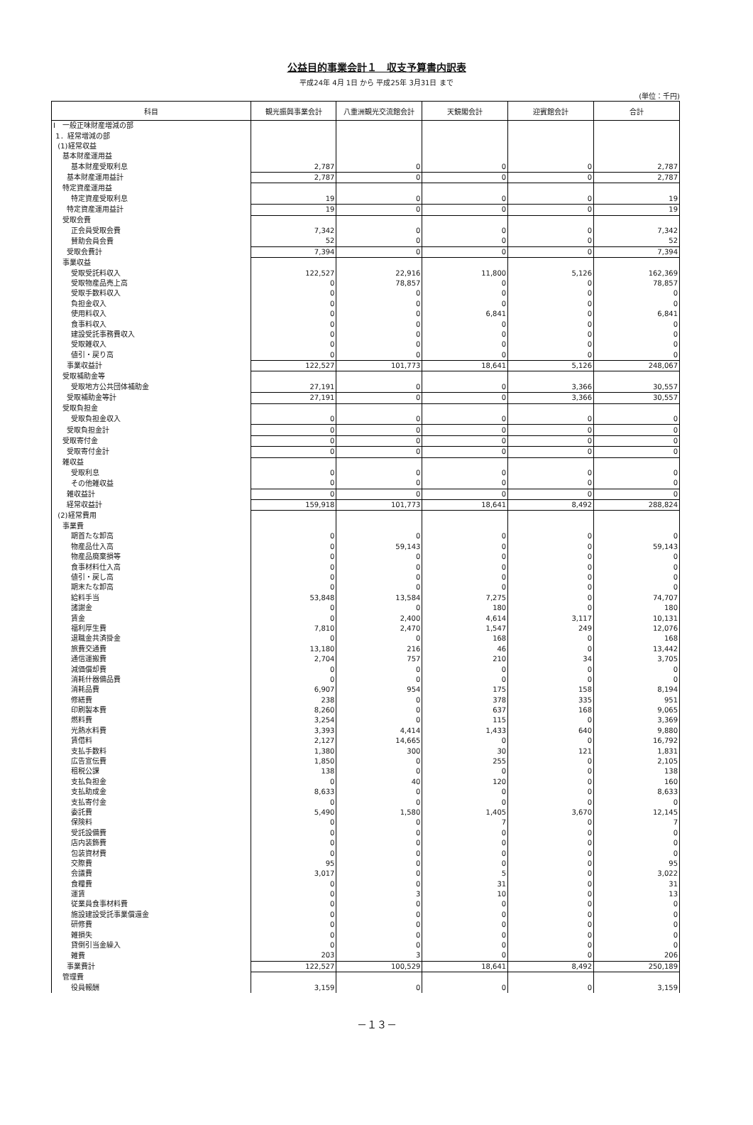公益目的事業会計１　収支予算書内訳表
平成24年 4月 1日 から 平成25年 3月31日 まで
(単位：千円)
| 科目 | 観光振興事業会計 | 八重洲観光交流館会計 | 天鏡閣会計 | 迎賓館会計 | 合計 |
| --- | --- | --- | --- | --- | --- |
| Ⅰ 一般正味財産増減の部 | | | | | |
| 1．経常増減の部 | | | | | |
| (1)経常収益 | | | | | |
| 基本財産運用益 | | | | | |
| 基本財産受取利息 | 2,787 | 0 | 0 | 0 | 2,787 |
| 基本財産運用益計 | 2,787 | 0 | 0 | 0 | 2,787 |
| 特定資産運用益 | | | | | |
| 特定資産受取利息 | 19 | 0 | 0 | 0 | 19 |
| 特定資産運用益計 | 19 | 0 | 0 | 0 | 19 |
| 受取会費 | | | | | |
| 正会員受取会費 | 7,342 | 0 | 0 | 0 | 7,342 |
| 賛助会員会費 | 52 | 0 | 0 | 0 | 52 |
| 受取会費計 | 7,394 | 0 | 0 | 0 | 7,394 |
| 事業収益 | | | | | |
| 受取受託料収入 | 122,527 | 22,916 | 11,800 | 5,126 | 162,369 |
| 受取物産品売上高 | 0 | 78,857 | 0 | 0 | 78,857 |
| 受取手数料収入 | 0 | 0 | 0 | 0 | 0 |
| 負担金収入 | 0 | 0 | 0 | 0 | 0 |
| 使用料収入 | 0 | 0 | 6,841 | 0 | 6,841 |
| 食事料収入 | 0 | 0 | 0 | 0 | 0 |
| 建設受託事務費収入 | 0 | 0 | 0 | 0 | 0 |
| 受取雑収入 | 0 | 0 | 0 | 0 | 0 |
| 値引・戻り高 | 0 | 0 | 0 | 0 | 0 |
| 事業収益計 | 122,527 | 101,773 | 18,641 | 5,126 | 248,067 |
| 受取補助金等 | | | | | |
| 受取地方公共団体補助金 | 27,191 | 0 | 0 | 3,366 | 30,557 |
| 受取補助金等計 | 27,191 | 0 | 0 | 3,366 | 30,557 |
| 受取負担金 | | | | | |
| 受取負担金収入 | 0 | 0 | 0 | 0 | 0 |
| 受取負担金計 | 0 | 0 | 0 | 0 | 0 |
| 受取寄付金 | 0 | 0 | 0 | 0 | 0 |
| 受取寄付金計 | 0 | 0 | 0 | 0 | 0 |
| 雑収益 | | | | | |
| 受取利息 | 0 | 0 | 0 | 0 | 0 |
| その他雑収益 | 0 | 0 | 0 | 0 | 0 |
| 雑収益計 | 0 | 0 | 0 | 0 | 0 |
| 経常収益計 | 159,918 | 101,773 | 18,641 | 8,492 | 288,824 |
| (2)経常費用 | | | | | |
| 事業費 | | | | | |
| 期首たな卸高 | 0 | 0 | 0 | 0 | 0 |
| 物産品仕入高 | 0 | 59,143 | 0 | 0 | 59,143 |
| 物産品廃棄損等 | 0 | 0 | 0 | 0 | 0 |
| 食事材料仕入高 | 0 | 0 | 0 | 0 | 0 |
| 値引・戻し高 | 0 | 0 | 0 | 0 | 0 |
| 期末たな卸高 | 0 | 0 | 0 | 0 | 0 |
| 給料手当 | 53,848 | 13,584 | 7,275 | 0 | 74,707 |
| 諸謝金 | 0 | 0 | 180 | 0 | 180 |
| 賃金 | 0 | 2,400 | 4,614 | 3,117 | 10,131 |
| 福利厚生費 | 7,810 | 2,470 | 1,547 | 249 | 12,076 |
| 退職金共済掛金 | 0 | 0 | 168 | 0 | 168 |
| 旅費交通費 | 13,180 | 216 | 46 | 0 | 13,442 |
| 通信運搬費 | 2,704 | 757 | 210 | 34 | 3,705 |
| 減価償却費 | 0 | 0 | 0 | 0 | 0 |
| 消耗什器備品費 | 0 | 0 | 0 | 0 | 0 |
| 消耗品費 | 6,907 | 954 | 175 | 158 | 8,194 |
| 修繕費 | 238 | 0 | 378 | 335 | 951 |
| 印刷製本費 | 8,260 | 0 | 637 | 168 | 9,065 |
| 燃料費 | 3,254 | 0 | 115 | 0 | 3,369 |
| 光熱水料費 | 3,393 | 4,414 | 1,433 | 640 | 9,880 |
| 賃借料 | 2,127 | 14,665 | 0 | 0 | 16,792 |
| 支払手数料 | 1,380 | 300 | 30 | 121 | 1,831 |
| 広告宣伝費 | 1,850 | 0 | 255 | 0 | 2,105 |
| 租税公課 | 138 | 0 | 0 | 0 | 138 |
| 支払負担金 | 0 | 40 | 120 | 0 | 160 |
| 支払助成金 | 8,633 | 0 | 0 | 0 | 8,633 |
| 支払寄付金 | 0 | 0 | 0 | 0 | 0 |
| 委託費 | 5,490 | 1,580 | 1,405 | 3,670 | 12,145 |
| 保険料 | 0 | 0 | 7 | 0 | 7 |
| 受託設備費 | 0 | 0 | 0 | 0 | 0 |
| 店内装飾費 | 0 | 0 | 0 | 0 | 0 |
| 包装資材費 | 0 | 0 | 0 | 0 | 0 |
| 交際費 | 95 | 0 | 0 | 0 | 95 |
| 会議費 | 3,017 | 0 | 5 | 0 | 3,022 |
| 食糧費 | 0 | 0 | 31 | 0 | 31 |
| 運賃 | 0 | 3 | 10 | 0 | 13 |
| 従業員食事材料費 | 0 | 0 | 0 | 0 | 0 |
| 施設建設受託事業償還金 | 0 | 0 | 0 | 0 | 0 |
| 研修費 | 0 | 0 | 0 | 0 | 0 |
| 雑損失 | 0 | 0 | 0 | 0 | 0 |
| 貸倒引当金繰入 | 0 | 0 | 0 | 0 | 0 |
| 雑費 | 203 | 3 | 0 | 0 | 206 |
| 事業費計 | 122,527 | 100,529 | 18,641 | 8,492 | 250,189 |
| 管理費 | | | | | |
| 役員報酬 | 3,159 | 0 | 0 | 0 | 3,159 |
－１３－